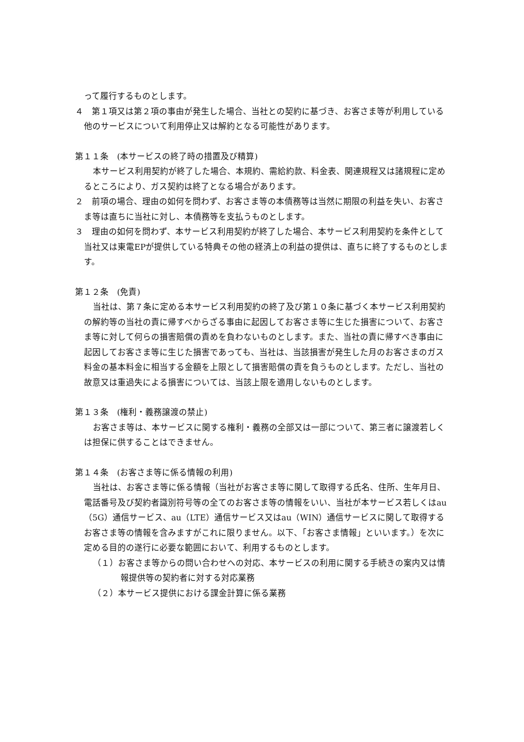って履行するものとします。
４　第１項又は第２項の事由が発生した場合、当社との契約に基づき、お客さま等が利用している他のサービスについて利用停止又は解約となる可能性があります。
第１１条　(本サービスの終了時の措置及び精算)
本サービス利用契約が終了した場合、本規約、需給約款、料金表、関連規程又は諸規程に定めるところにより、ガス契約は終了となる場合があります。
２　前項の場合、理由の如何を問わず、お客さま等の本債務等は当然に期限の利益を失い、お客さま等は直ちに当社に対し、本債務等を支払うものとします。
３　理由の如何を問わず、本サービス利用契約が終了した場合、本サービス利用契約を条件として当社又は東電EPが提供している特典その他の経済上の利益の提供は、直ちに終了するものとします。
第１２条　(免責)
当社は、第７条に定める本サービス利用契約の終了及び第１０条に基づく本サービス利用契約の解約等の当社の責に帰すべからざる事由に起因してお客さま等に生じた損害について、お客さま等に対して何らの損害賠償の責めを負わないものとします。また、当社の責に帰すべき事由に起因してお客さま等に生じた損害であっても、当社は、当該損害が発生した月のお客さまのガス料金の基本料金に相当する金額を上限として損害賠償の責を負うものとします。ただし、当社の故意又は重過失による損害については、当該上限を適用しないものとします。
第１３条　(権利・義務譲渡の禁止)
お客さま等は、本サービスに関する権利・義務の全部又は一部について、第三者に譲渡若しくは担保に供することはできません。
第１４条　(お客さま等に係る情報の利用)
当社は、お客さま等に係る情報（当社がお客さま等に関して取得する氏名、住所、生年月日、電話番号及び契約者識別符号等の全てのお客さま等の情報をいい、当社が本サービス若しくはau（5G）通信サービス、au（LTE）通信サービス又はau（WIN）通信サービスに関して取得するお客さま等の情報を含みますがこれに限りません。以下、「お客さま情報」といいます。）を次に定める目的の遂行に必要な範囲において、利用するものとします。
（１）お客さま等からの問い合わせへの対応、本サービスの利用に関する手続きの案内又は情報提供等の契約者に対する対応業務
（２）本サービス提供における課金計算に係る業務